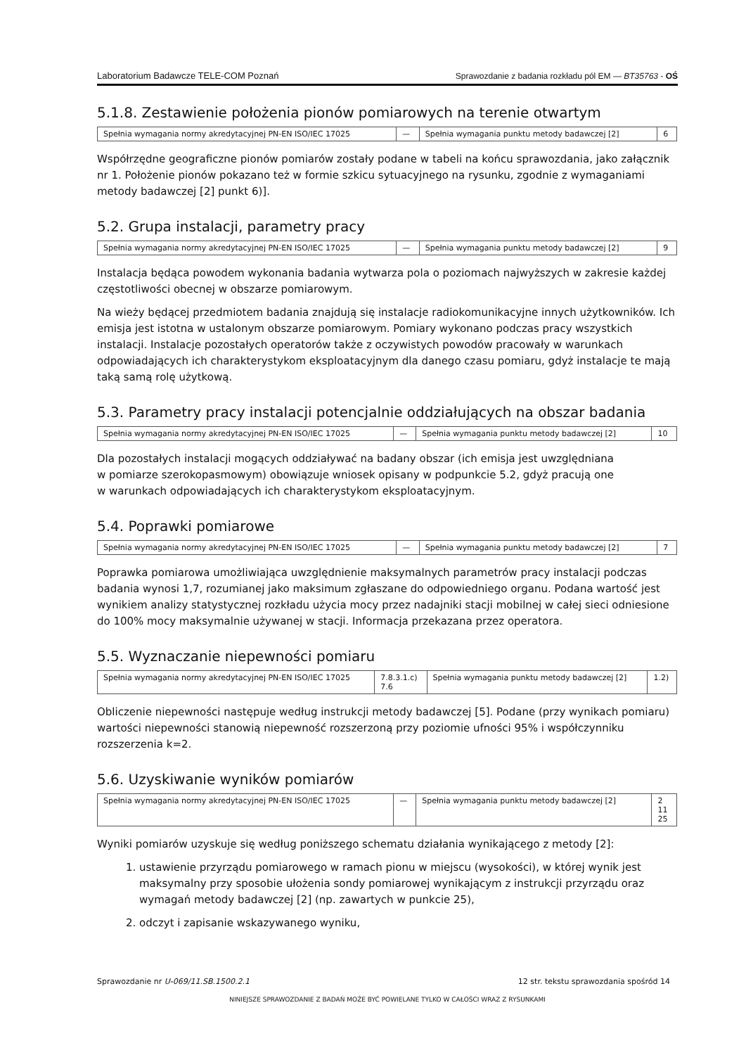Laboratorium Badawcze TELE-COM Poznań Sprawozdanie z badania rozkładu pól EM — BT35763 - OŚ
5.1.8. Zestawienie położenia pionów pomiarowych na terenie otwartym
| Spełnia wymagania normy akredytacyjnej PN-EN ISO/IEC 17025 | — | Spełnia wymagania punktu metody badawczej [2] | 6 |
Współrzędne geograficzne pionów pomiarów zostały podane w tabeli na końcu sprawozdania, jako załącznik nr 1. Położenie pionów pokazano też w formie szkicu sytuacyjnego na rysunku, zgodnie z wymaganiami metody badawczej [2] punkt 6)].
5.2. Grupa instalacji, parametry pracy
| Spełnia wymagania normy akredytacyjnej PN-EN ISO/IEC 17025 | — | Spełnia wymagania punktu metody badawczej [2] | 9 |
Instalacja będąca powodem wykonania badania wytwarza pola o poziomach najwyższych w zakresie każdej częstotliwości obecnej w obszarze pomiarowym.
Na wieży będącej przedmiotem badania znajdują się instalacje radiokomunikacyjne innych użytkowników. Ich emisja jest istotna w ustalonym obszarze pomiarowym. Pomiary wykonano podczas pracy wszystkich instalacji. Instalacje pozostałych operatorów także z oczywistych powodów pracowały w warunkach odpowiadających ich charakterystykom eksploatacyjnym dla danego czasu pomiaru, gdyż instalacje te mają taką samą rolę użytkową.
5.3. Parametry pracy instalacji potencjalnie oddziałujących na obszar badania
| Spełnia wymagania normy akredytacyjnej PN-EN ISO/IEC 17025 | — | Spełnia wymagania punktu metody badawczej [2] | 10 |
Dla pozostałych instalacji mogących oddziaływać na badany obszar (ich emisja jest uwzględniana
w pomiarze szerokopasmowym) obowiązuje wniosek opisany w podpunkcie 5.2, gdyż pracują one
w warunkach odpowiadających ich charakterystykom eksploatacyjnym.
5.4. Poprawki pomiarowe
| Spełnia wymagania normy akredytacyjnej PN-EN ISO/IEC 17025 | — | Spełnia wymagania punktu metody badawczej [2] | 7 |
Poprawka pomiarowa umożliwiająca uwzględnienie maksymalnych parametrów pracy instalacji podczas badania wynosi 1,7, rozumianej jako maksimum zgłaszane do odpowiedniego organu. Podana wartość jest wynikiem analizy statystycznej rozkładu użycia mocy przez nadajniki stacji mobilnej w całej sieci odniesione do 100% mocy maksymalnie używanej w stacji. Informacja przekazana przez operatora.
5.5. Wyznaczanie niepewności pomiaru
| Spełnia wymagania normy akredytacyjnej PN-EN ISO/IEC 17025 | 7.8.3.1.c) 7.6 | Spełnia wymagania punktu metody badawczej [2] | 1.2) |
Obliczenie niepewności następuje według instrukcji metody badawczej [5]. Podane (przy wynikach pomiaru) wartości niepewności stanowią niepewność rozszerzoną przy poziomie ufności 95% i współczynniku rozszerzenia k=2.
5.6. Uzyskiwanie wyników pomiarów
| Spełnia wymagania normy akredytacyjnej PN-EN ISO/IEC 17025 | — | Spełnia wymagania punktu metody badawczej [2] | 2 11 25 |
Wyniki pomiarów uzyskuje się według poniższego schematu działania wynikającego z metody [2]:
1. ustawienie przyrządu pomiarowego w ramach pionu w miejscu (wysokości), w której wynik jest maksymalny przy sposobie ułożenia sondy pomiarowej wynikającym z instrukcji przyrządu oraz wymagań metody badawczej [2] (np. zawartych w punkcie 25),
2. odczyt i zapisanie wskazywanego wyniku,
Sprawozdanie nr U-069/11.SB.1500.2.1 12 str. tekstu sprawozdania spośród 14
NINIEJSZE SPRAWOZDANIE Z BADAŃ MOŻE BYĆ POWIELANE TYLKO W CAŁOŚCI WRAZ Z RYSUNKAMI